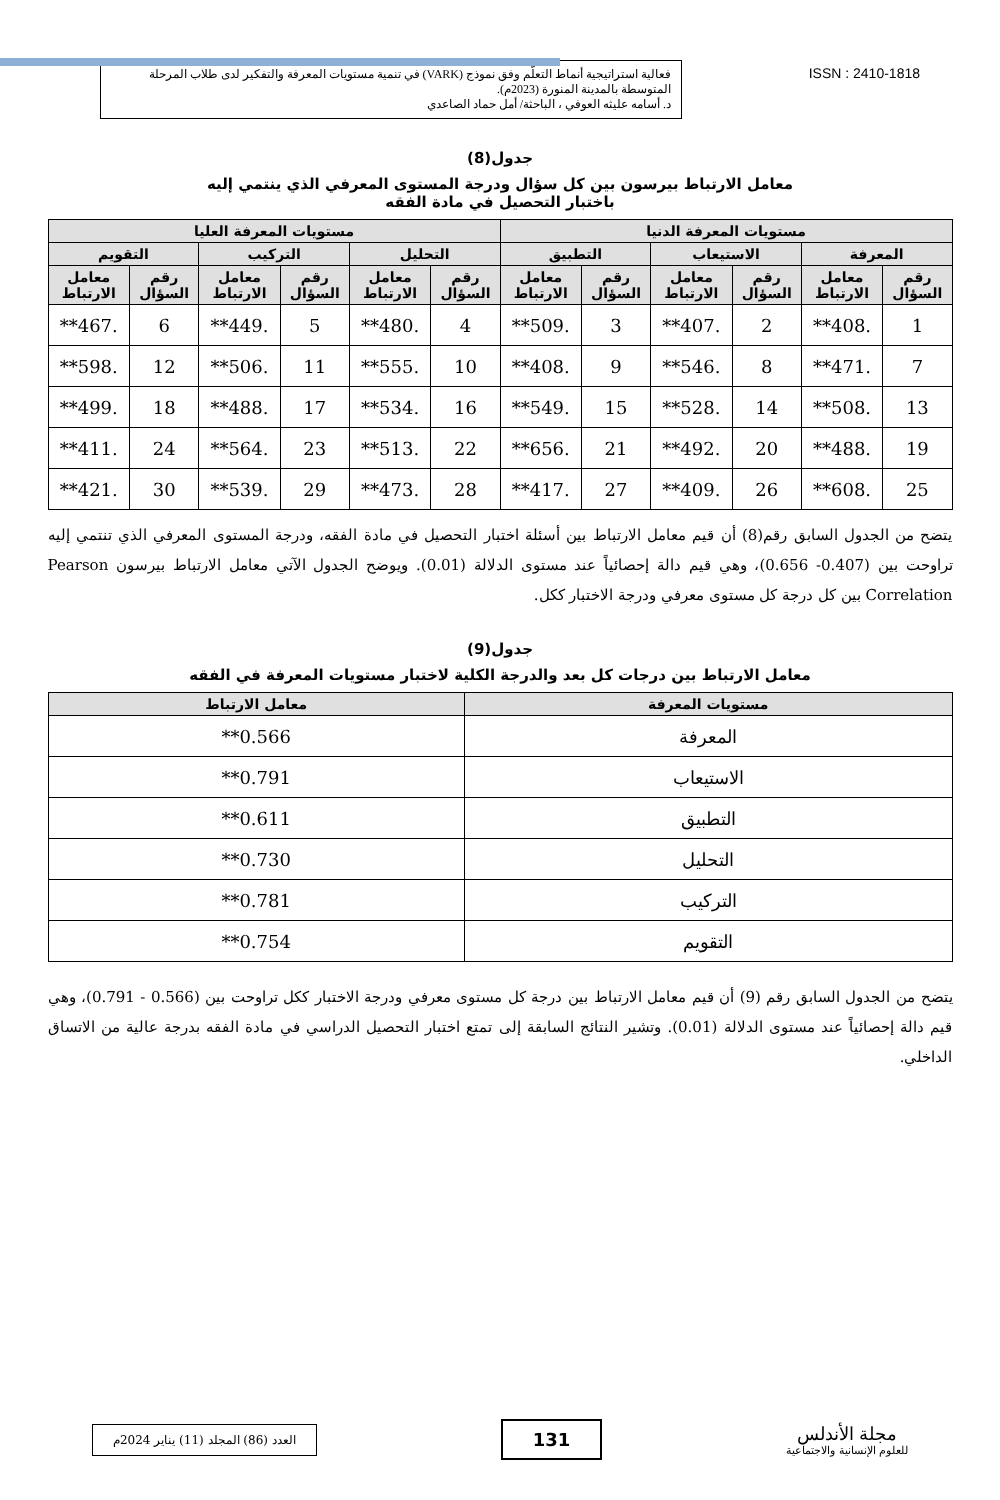فعالية استراتيجية أنماط التعلّم وفق نموذج (VARK) في تنمية مستويات المعرفة والتفكير لدى طلاب المرحلة المتوسطة بالمدينة المنورة (2023م).
د. أسامه عليثه العوفي ، الباحثة/ أمل حماد الصاعدي
ISSN : 2410-1818
جدول(8)
معامل الارتباط بيرسون بين كل سؤال ودرجة المستوى المعرفي الذي ينتمي إليه
باختبار التحصيل في مادة الفقه
| مستويات المعرفة الدنيا | | | | | | مستويات المعرفة العليا | | | | | |
| --- | --- | --- | --- | --- | --- | --- | --- | --- | --- | --- | --- |
| المعرفة | | الاستيعاب | | التطبيق | | التحليل | | التركيب | | التقويم | |
| رقم السؤال | معامل الارتباط | رقم السؤال | معامل الارتباط | رقم السؤال | معامل الارتباط | رقم السؤال | معامل الارتباط | رقم السؤال | معامل الارتباط | رقم السؤال | معامل الارتباط |
| 1 | .408** | 2 | .407** | 3 | .509** | 4 | .480** | 5 | .449** | 6 | .467** |
| 7 | .471** | 8 | .546** | 9 | .408** | 10 | .555** | 11 | .506** | 12 | .598** |
| 13 | .508** | 14 | .528** | 15 | .549** | 16 | .534** | 17 | .488** | 18 | .499** |
| 19 | .488** | 20 | .492** | 21 | .656** | 22 | .513** | 23 | .564** | 24 | .411** |
| 25 | .608** | 26 | .409** | 27 | .417** | 28 | .473** | 29 | .539** | 30 | .421** |
يتضح من الجدول السابق رقم(8) أن قيم معامل الارتباط بين أسئلة اختبار التحصيل في مادة الفقه، ودرجة المستوى المعرفي الذي تنتمي إليه تراوحت بين (0.407- 0.656)، وهي قيم دالة إحصائياً عند مستوى الدلالة (0.01). ويوضح الجدول الآتي معامل الارتباط بيرسون Pearson Correlation بين كل درجة كل مستوى معرفي ودرجة الاختبار ككل.
جدول(9)
معامل الارتباط بين درجات كل بعد والدرجة الكلية لاختبار مستويات المعرفة في الفقه
| مستويات المعرفة | معامل الارتباط |
| --- | --- |
| المعرفة | 0.566** |
| الاستيعاب | 0.791** |
| التطبيق | 0.611** |
| التحليل | 0.730** |
| التركيب | 0.781** |
| التقويم | 0.754** |
يتضح من الجدول السابق رقم (9) أن قيم معامل الارتباط بين درجة كل مستوى معرفي ودرجة الاختبار ككل تراوحت بين (0.566 - 0.791)، وهي قيم دالة إحصائياً عند مستوى الدلالة (0.01). وتشير النتائج السابقة إلى تمتع اختبار التحصيل الدراسي في مادة الفقه بدرجة عالية من الاتساق الداخلي.
العدد (86) المجلد (11) يناير 2024م
131
مجلة الأندلس
للعلوم الإنسانية والاجتماعية